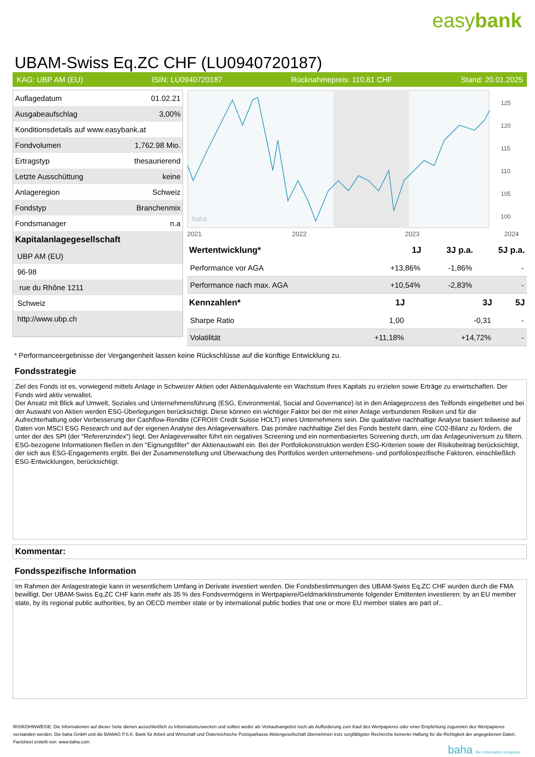easybank
UBAM-Swiss Eq.ZC CHF (LU0940720187)
KAG: UBP AM (EU) ISIN: LU0940720187 Rücknahmepreis: 110,81 CHF Stand: 20.01.2025
| Auflagedatum | 01.02.21 |
| Ausgabeaufschlag | 3,00% |
| Konditionsdetails auf www.easybank.at | |
| Fondvolumen | 1,762.98 Mio. |
| Ertragstyp | thesaurierend |
| Letzte Ausschüttung | keine |
| Anlageregion | Schweiz |
| Fondstyp | Branchenmix |
| Fondsmanager | n.a |
| Kapitalanlagegesellschaft | |
| UBP AM (EU) | |
| 96-98 | |
| rue du Rhône 1211 | |
| Schweiz | |
| http://www.ubp.ch | |
2021
2022
2023
2024
baha
125
120
115
110
105
100
| Wertentwicklung* | 1J | 3J p.a. | 5J p.a. |
| --- | --- | --- | --- |
| Performance vor AGA | +13,86% | -1,86% | - |
| Performance nach max. AGA | +10,54% | -2,83% | - |
| Kennzahlen* | 1J | 3J | 5J |
| --- | --- | --- | --- |
| Sharpe Ratio | 1,00 | -0,31 | - |
| Volatilität | +11,18% | +14,72% | - |
* Performanceergebnisse der Vergangenheit lassen keine Rückschlüsse auf die künftige Entwicklung zu.
Fondsstrategie
Ziel des Fonds ist es, vorwiegend mittels Anlage in Schweizer Aktien oder Aktienäquivalente ein Wachstum Ihres Kapitals zu erzielen sowie Erträge zu erwirtschaften. Der Fonds wird aktiv verwaltet.
Der Ansatz mit Blick auf Umwelt, Soziales und Unternehmensführung (ESG, Environmental, Social and Governance) ist in den Anlageprozess des Teilfonds eingebettet und bei der Auswahl von Aktien werden ESG-Überlegungen berücksichtigt. Diese können ein wichtiger Faktor bei der mit einer Anlage verbundenen Risiken und für die Aufrechterhaltung oder Verbesserung der Cashflow-Rendite (CFROI® Credit Suisse HOLT) eines Unternehmens sein. Die qualitative nachhaltige Analyse basiert teilweise auf Daten von MSCI ESG Research und auf der eigenen Analyse des Anlageverwalters. Das primäre nachhaltige Ziel des Fonds besteht darin, eine CO2-Bilanz zu fördern, die unter der des SPI (der "Referenzindex") liegt. Der Anlageverwalter führt ein negatives Screening und ein normenbasiertes Screening durch, um das Anlageuniversum zu filtern. ESG-bezogene Informationen fließen in den "Eignungsfilter" der Aktienauswahl ein. Bei der Portfoliokonstruktion werden ESG-Kriterien sowie der Risikobeitrag berücksichtigt, der sich aus ESG-Engagements ergibt. Bei der Zusammenstellung und Überwachung des Portfolios werden unternehmens- und portfoliospezifische Faktoren, einschließlich ESG-Entwicklungen, berücksichtigt.
Kommentar:
Fondsspezifische Information
Im Rahmen der Anlagestrategie kann in wesentlichem Umfang in Derivate investiert werden. Die Fondsbestimmungen des UBAM-Swiss Eq.ZC CHF wurden durch die FMA bewilligt. Der UBAM-Swiss Eq.ZC CHF kann mehr als 35 % des Fondsvermögens in Wertpapiere/Geldmarktinstrumente folgender Emittenten investieren: by an EU member state, by its regional public authorities, by an OECD member state or by international public bodies that one or more EU member states are part of..
RISIKOHINWEISE: Die Informationen auf dieser Seite dienen ausschließlich zu Informationszwecken und sollten weder als Verkaufsangebot noch als Aufforderung zum Kauf des Wertpapieres oder einer Empfehlung zugunsten des Wertpapieres verstanden werden. Die baha GmbH und die BAWAG P.S.K. Bank für Arbeit und Wirtschaft und Österreichische Postsparkasse Aktiengesellschaft übernehmen trotz sorgfältigster Recherche keinerlei Haftung für die Richtigkeit der angegebenen Daten.
Factsheet erstellt von: www.baha.com
baha the information company